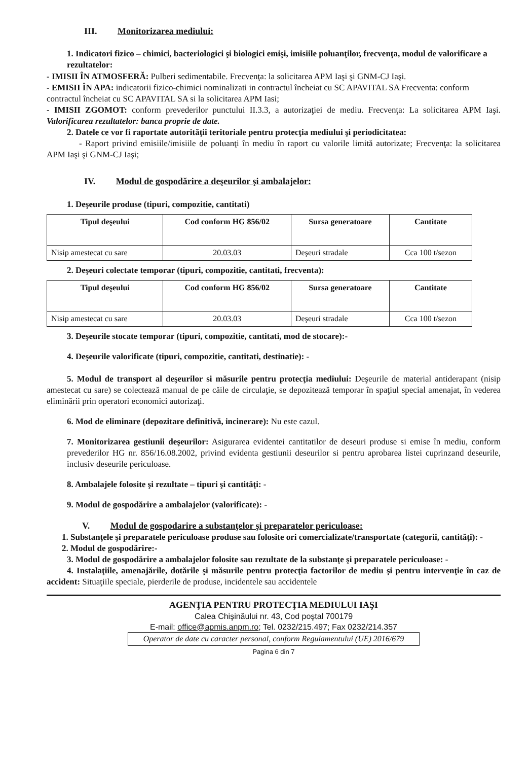III. Monitorizarea mediului:
1. Indicatori fizico – chimici, bacteriologici şi biologici emişi, imisiile poluanţilor, frecvenţa, modul de valorificare a rezultatelor:
- IMISII ÎN ATMOSFERĂ: Pulberi sedimentabile. Frecvenţa: la solicitarea APM Iaşi şi GNM-CJ Iaşi.
- EMISII ÎN APA: indicatorii fizico-chimici nominalizati in contractul încheiat cu SC APAVITAL SA Frecventa: conform contractul încheiat cu SC APAVITAL SA si la solicitarea APM Iasi;
- IMISII ZGOMOT: conform prevederilor punctului II.3.3, a autorizaţiei de mediu. Frecvenţa: La solicitarea APM Iaşi. Valorificarea rezultatelor: banca proprie de date.
2. Datele ce vor fi raportate autorităţii teritoriale pentru protecţia mediului şi periodicitatea:
- Raport privind emisiile/imisiile de poluanţi în mediu în raport cu valorile limită autorizate; Frecvenţa: la solicitarea APM Iaşi şi GNM-CJ Iaşi;
IV. Modul de gospodărire a deşeurilor şi ambalajelor:
1. Deşeurile produse (tipuri, compozitie, cantitati)
| Tipul deşeului | Cod conform HG 856/02 | Sursa generatoare | Cantitate |
| --- | --- | --- | --- |
| Nisip amestecat cu sare | 20.03.03 | Deşeuri stradale | Cca 100 t/sezon |
2. Deşeuri colectate temporar (tipuri, compozitie, cantitati, frecventa):
| Tipul deşeului | Cod conform HG 856/02 | Sursa generatoare | Cantitate |
| --- | --- | --- | --- |
| Nisip amestecat cu sare | 20.03.03 | Deşeuri stradale | Cca 100 t/sezon |
3. Deşeurile stocate temporar (tipuri, compozitie, cantitati, mod de stocare):-
4. Deşeurile valorificate (tipuri, compozitie, cantitati, destinatie): -
5. Modul de transport al deşeurilor si măsurile pentru protecţia mediului: Deşeurile de material antiderapant (nisip amestecat cu sare) se colectează manual de pe căile de circulaţie, se depozitează temporar în spaţiul special amenajat, în vederea eliminării prin operatori economici autorizaţi.
6. Mod de eliminare (depozitare definitivă, incinerare): Nu este cazul.
7. Monitorizarea gestiunii deşeurilor: Asigurarea evidentei cantitatilor de deseuri produse si emise în mediu, conform prevederilor HG nr. 856/16.08.2002, privind evidenta gestiunii deseurilor si pentru aprobarea listei cuprinzand deseurile, inclusiv deseurile periculoase.
8. Ambalajele folosite şi rezultate – tipuri şi cantităţi: -
9. Modul de gospodărire a ambalajelor (valorificate): -
V. Modul de gospodarire a substanţelor şi preparatelor periculoase:
1. Substanţele şi preparatele periculoase produse sau folosite ori comercializate/transportate (categorii, cantităţi): -
2. Modul de gospodărire:-
3. Modul de gospodărire a ambalajelor folosite sau rezultate de la substanţe şi preparatele periculoase: -
4. Instalaţiile, amenajările, dotările şi măsurile pentru protecţia factorilor de mediu şi pentru intervenţie în caz de accident: Situaţiile speciale, pierderile de produse, incidentele sau accidentele
AGENŢIA PENTRU PROTECŢIA MEDIULUI IAŞI
Calea Chişinăului nr. 43, Cod poştal 700179
E-mail: office@apmis.anpm.ro; Tel. 0232/215.497; Fax 0232/214.357
Operator de date cu caracter personal, conform Regulamentului (UE) 2016/679
Pagina 6 din 7